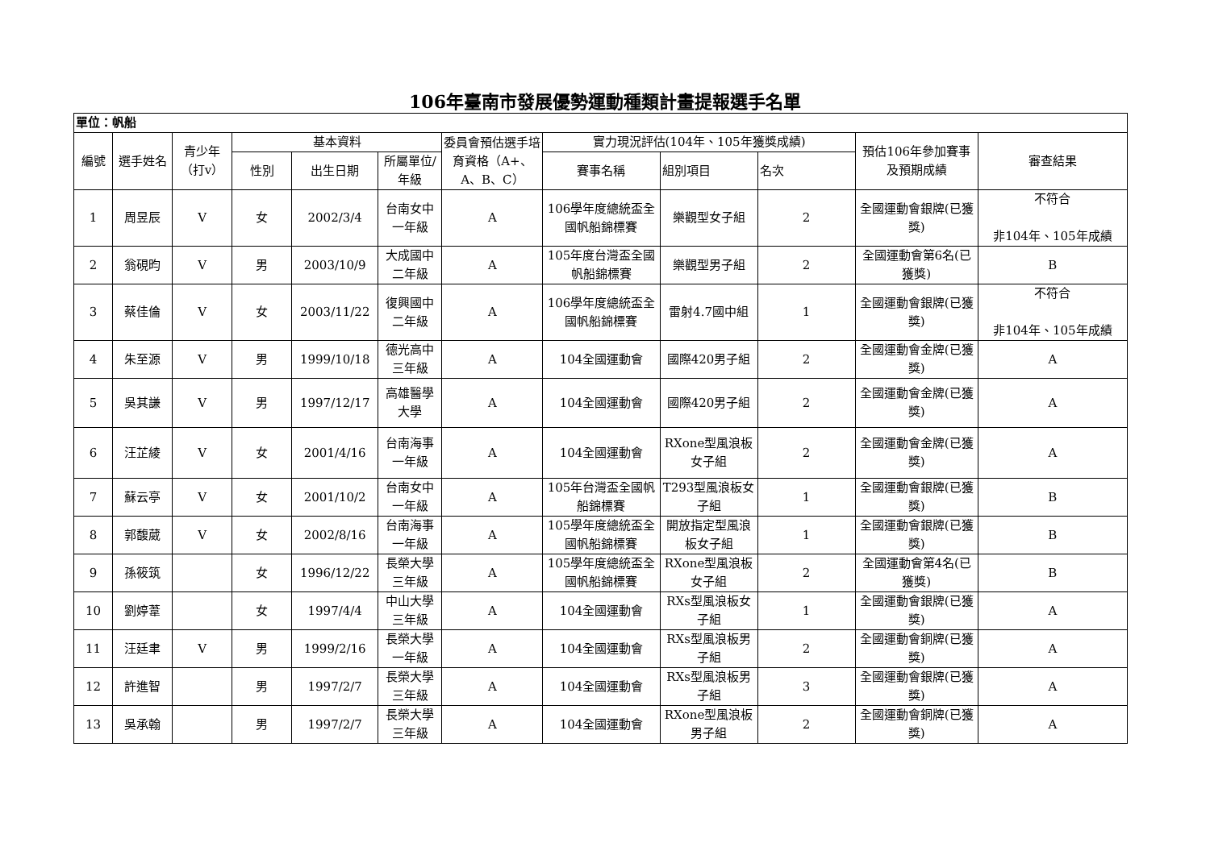106年臺南市發展優勢運動種類計畫提報選手名單
| 單位：帆船 | | | | | | | | | | | |
| 編號 | 選手姓名 | 青少年（打v） | 基本資料 | | | 委員會預估選手培育資格（A+、A、B、C） | 實力現況評估(104年、105年獲獎成績) | | | 預估106年參加賽事及預期成績 | 審查結果 |
| | | | 性別 | 出生日期 | 所屬單位/年級 | | 賽事名稱 | 組別項目 | 名次 | | |
| 1 | 周昱辰 | V | 女 | 2002/3/4 | 台南女中一年級 | A | 106學年度總統盃全國帆船錦標賽 | 樂觀型女子組 | 2 | 全國運動會銀牌(已獲獎) | 不符合 非104年、105年成績 |
| 2 | 翁硯昀 | V | 男 | 2003/10/9 | 大成國中二年級 | A | 105年度台灣盃全國帆船錦標賽 | 樂觀型男子組 | 2 | 全國運動會第6名(已獲獎) | B |
| 3 | 蔡佳倫 | V | 女 | 2003/11/22 | 復興國中二年級 | A | 106學年度總統盃全國帆船錦標賽 | 雷射4.7國中組 | 1 | 全國運動會銀牌(已獲獎) | 不符合 非104年、105年成績 |
| 4 | 朱至源 | V | 男 | 1999/10/18 | 德光高中三年級 | A | 104全國運動會 | 國際420男子組 | 2 | 全國運動會金牌(已獲獎) | A |
| 5 | 吳其謙 | V | 男 | 1997/12/17 | 高雄醫學大學 | A | 104全國運動會 | 國際420男子組 | 2 | 全國運動會金牌(已獲獎) | A |
| 6 | 汪芷綾 | V | 女 | 2001/4/16 | 台南海事一年級 | A | 104全國運動會 | RXone型風浪板女子組 | 2 | 全國運動會金牌(已獲獎) | A |
| 7 | 蘇云亭 | V | 女 | 2001/10/2 | 台南女中一年級 | A | 105年台灣盃全國帆船錦標賽 | T293型風浪板女子組 | 1 | 全國運動會銀牌(已獲獎) | B |
| 8 | 郭馥葳 | V | 女 | 2002/8/16 | 台南海事一年級 | A | 105學年度總統盃全國帆船錦標賽 | 開放指定型風浪板女子組 | 1 | 全國運動會銀牌(已獲獎) | B |
| 9 | 孫筱筑 | | 女 | 1996/12/22 | 長榮大學三年級 | A | 105學年度總統盃全國帆船錦標賽 | RXone型風浪板女子組 | 2 | 全國運動會第4名(已獲獎) | B |
| 10 | 劉婷葦 | | 女 | 1997/4/4 | 中山大學三年級 | A | 104全國運動會 | RXs型風浪板女子組 | 1 | 全國運動會銀牌(已獲獎) | A |
| 11 | 汪廷聿 | V | 男 | 1999/2/16 | 長榮大學一年級 | A | 104全國運動會 | RXs型風浪板男子組 | 2 | 全國運動會銅牌(已獲獎) | A |
| 12 | 許進智 | | 男 | 1997/2/7 | 長榮大學三年級 | A | 104全國運動會 | RXs型風浪板男子組 | 3 | 全國運動會銀牌(已獲獎) | A |
| 13 | 吳承翰 | | 男 | 1997/2/7 | 長榮大學三年級 | A | 104全國運動會 | RXone型風浪板男子組 | 2 | 全國運動會銅牌(已獲獎) | A |